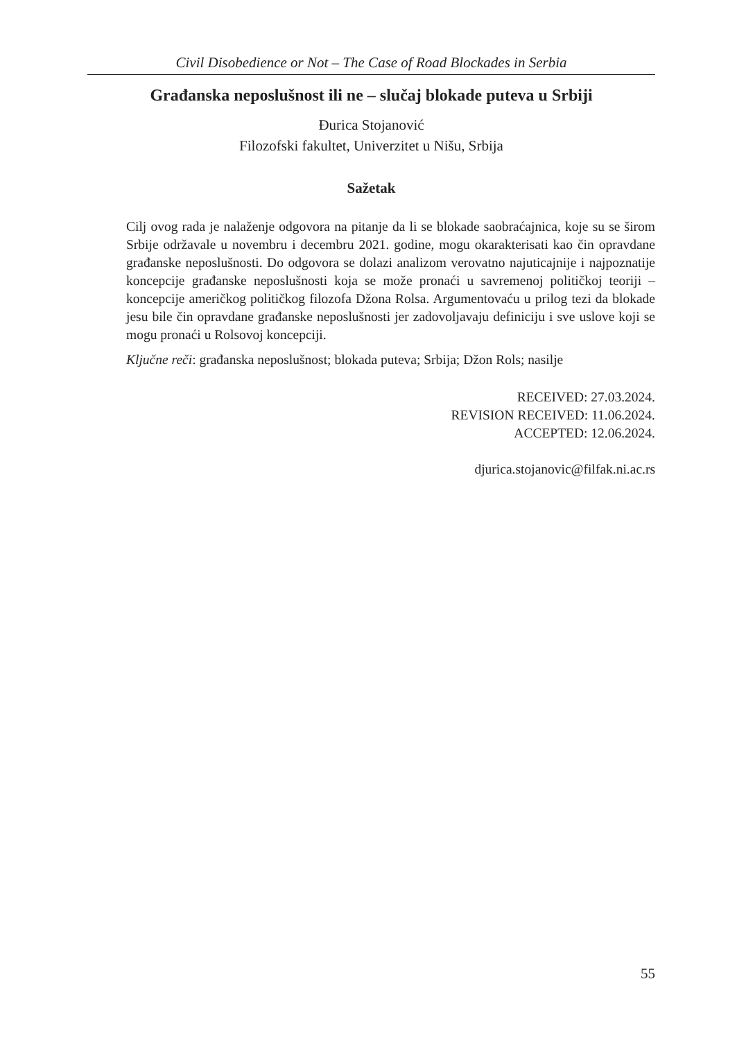Civil Disobedience or Not – The Case of Road Blockades in Serbia
Građanska neposlušnost ili ne – slučaj blokade puteva u Srbiji
Đurica Stojanović
Filozofski fakultet, Univerzitet u Nišu, Srbija
Sažetak
Cilj ovog rada je nalaženje odgovora na pitanje da li se blokade saobraćajnica, koje su se širom Srbije održavale u novembru i decembru 2021. godine, mogu okarakterisati kao čin opravdane građanske neposlušnosti. Do odgovora se dolazi analizom verovatno najuticajnije i najpoznatije koncepcije građanske neposlušnosti koja se može pronaći u savremenoj političkoj teoriji – koncepcije američkog političkog filozofa Džona Rolsa. Argumentovaću u prilog tezi da blokade jesu bile čin opravdane građanske neposlušnosti jer zadovoljavaju definiciju i sve uslove koji se mogu pronaći u Rolsovoj koncepciji.
Ključne reči: građanska neposlušnost; blokada puteva; Srbija; Džon Rols; nasilje
RECEIVED: 27.03.2024.
REVISION RECEIVED: 11.06.2024.
ACCEPTED: 12.06.2024.
djurica.stojanovic@filfak.ni.ac.rs
55